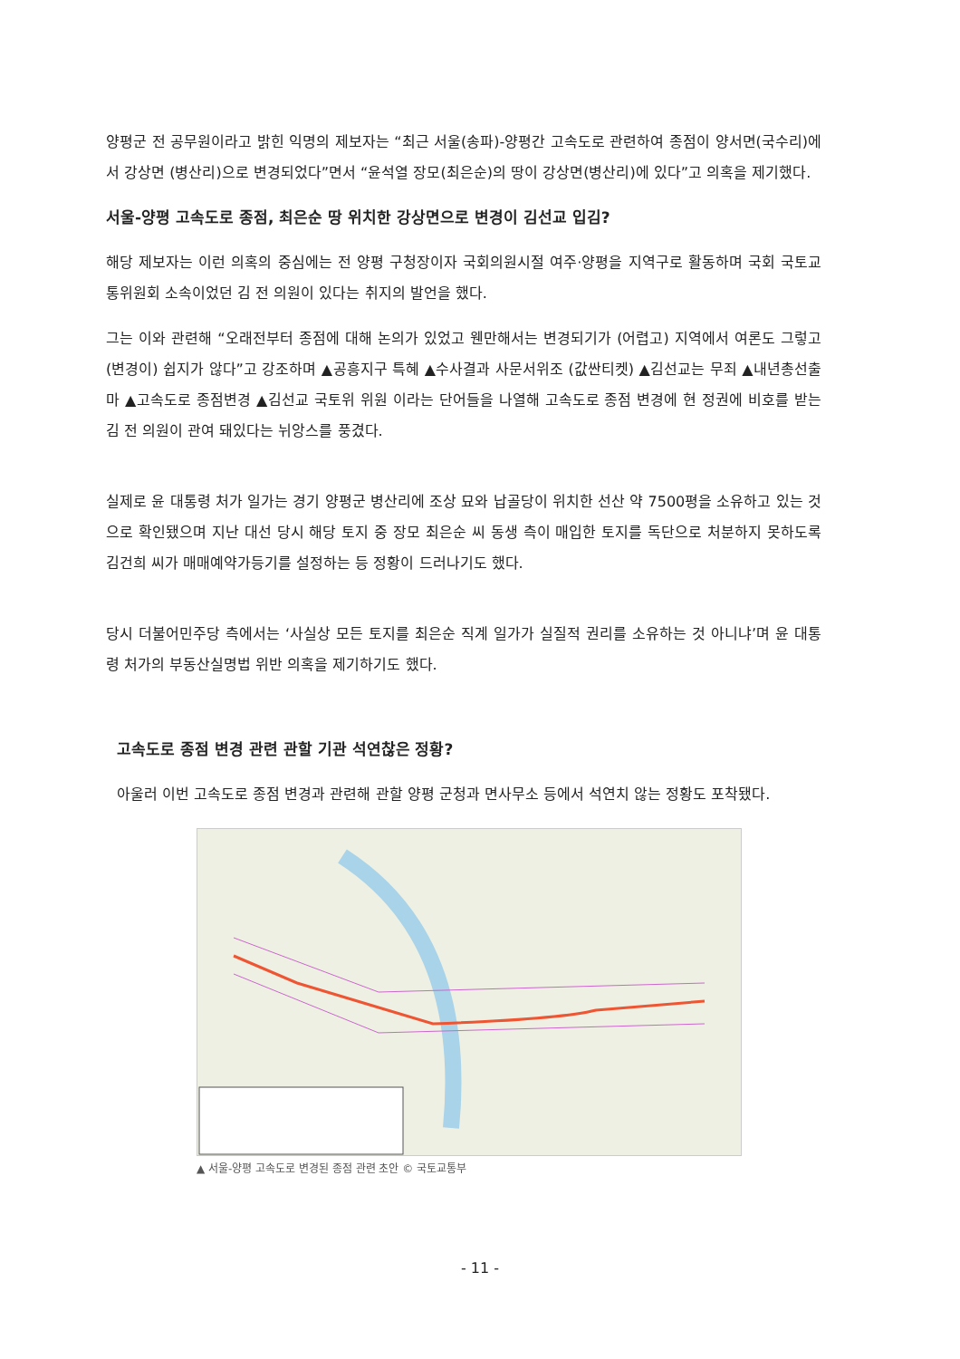양평군 전 공무원이라고 밝힌 익명의 제보자는 “최근 서울(송파)-양평간 고속도로 관련하여 종점이 양서면(국수리)에서 강상면 (병산리)으로 변경되었다”면서 “윤석열 장모(최은순)의 땅이 강상면(병산리)에 있다”고 의혹을 제기했다.
서울-양평 고속도로 종점, 최은순 땅 위치한 강상면으로 변경이 김선교 입김?
해당 제보자는 이런 의혹의 중심에는 전 양평 구청장이자 국회의원시절 여주·양평을 지역구로 활동하며 국회 국토교통위원회 소속이었던 김 전 의원이 있다는 취지의 발언을 했다.
그는 이와 관련해 “오래전부터 종점에 대해 논의가 있었고 웬만해서는 변경되기가 (어렵고) 지역에서 여론도 그렇고 (변경이) 쉽지가 않다”고 강조하며 ▲공흥지구 특혜 ▲수사결과 사문서위조 (값싼티켓) ▲김선교는 무죄 ▲내년총선출마 ▲고속도로 종점변경 ▲김선교 국토위 위원 이라는 단어들을 나열해 고속도로 종점 변경에 현 정권에 비호를 받는 김 전 의원이 관여 돼있다는 뉘앙스를 풍겼다.
실제로 윤 대통령 처가 일가는 경기 양평군 병산리에 조상 묘와 납골당이 위치한 선산 약 7500평을 소유하고 있는 것으로 확인됐으며 지난 대선 당시 해당 토지 중 장모 최은순 씨 동생 측이 매입한 토지를 독단으로 처분하지 못하도록 김건희 씨가 매매예약가등기를 설정하는 등 정황이 드러나기도 했다.
당시 더불어민주당 측에서는 ‘사실상 모든 토지를 최은순 직계 일가가 실질적 권리를 소유하는 것 아니냐’며 윤 대통령 처가의 부동산실명법 위반 의혹을 제기하기도 했다.
고속도로 종점 변경 관련 관할 기관 석연찮은 정황?
아울러 이번 고속도로 종점 변경과 관련해 관할 양평 군청과 면사무소 등에서 석연치 않는 정황도 포착됐다.
▲ 서울-양평 고속도로 변경된 종점 관련 초안 © 국토교통부
- 11 -